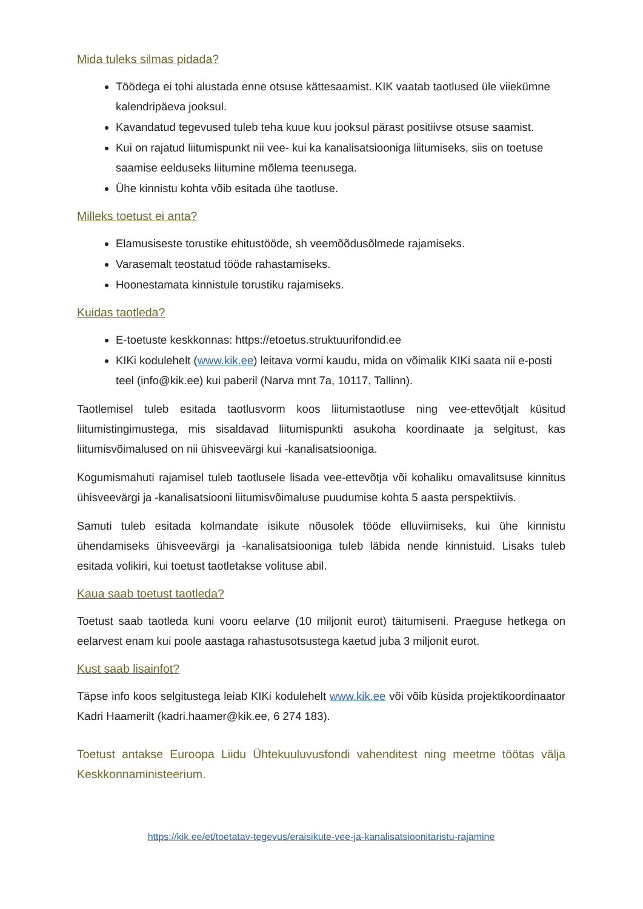Mida tuleks silmas pidada?
Töödega ei tohi alustada enne otsuse kättesaamist. KIK vaatab taotlused üle viiekümne kalendripäeva jooksul.
Kavandatud tegevused tuleb teha kuue kuu jooksul pärast positiivse otsuse saamist.
Kui on rajatud liitumispunkt nii vee- kui ka kanalisatsiooniga liitumiseks, siis on toetuse saamise eelduseks liitumine mõlema teenusega.
Ühe kinnistu kohta võib esitada ühe taotluse.
Milleks toetust ei anta?
Elamusiseste torustike ehitustööde, sh veemõõdusõlmede rajamiseks.
Varasemalt teostatud tööde rahastamiseks.
Hoonestamata kinnistule torustiku rajamiseks.
Kuidas taotleda?
E-toetuste keskkonnas: https://etoetus.struktuurifondid.ee
KIKi kodulehelt (www.kik.ee) leitava vormi kaudu, mida on võimalik KIKi saata nii e-posti teel (info@kik.ee) kui paberil (Narva mnt 7a, 10117, Tallinn).
Taotlemisel tuleb esitada taotlusvorm koos liitumistaotluse ning vee-ettevõtjalt küsitud liitumistingimustega, mis sisaldavad liitumispunkti asukoha koordinaate ja selgitust, kas liitumisvõimalused on nii ühisveevärgi kui -kanalisatsiooniga.
Kogumismahuti rajamisel tuleb taotlusele lisada vee-ettevõtja või kohaliku omavalitsuse kinnitus ühisveevärgi ja -kanalisatsiooni liitumisvõimaluse puudumise kohta 5 aasta perspektiivis.
Samuti tuleb esitada kolmandate isikute nõusolek tööde elluviimiseks, kui ühe kinnistu ühendamiseks ühisveevärgi ja -kanalisatsiooniga tuleb läbida nende kinnistuid. Lisaks tuleb esitada volikiri, kui toetust taotletakse volituse abil.
Kaua saab toetust taotleda?
Toetust saab taotleda kuni vooru eelarve (10 miljonit eurot) täitumiseni. Praeguse hetkega on eelarvest enam kui poole aastaga rahastusotsustega kaetud juba 3 miljonit eurot.
Kust saab lisainfot?
Täpse info koos selgitustega leiab KIKi kodulehelt www.kik.ee või võib küsida projektikoordinaator Kadri Haamerilt (kadri.haamer@kik.ee, 6 274 183).
Toetust antakse Euroopa Liidu Ühtekuuluvusfondi vahenditest ning meetme töötas välja Keskkonnaministeerium.
https://kik.ee/et/toetatav-tegevus/eraisikute-vee-ja-kanalisatsioonitaristu-rajamine